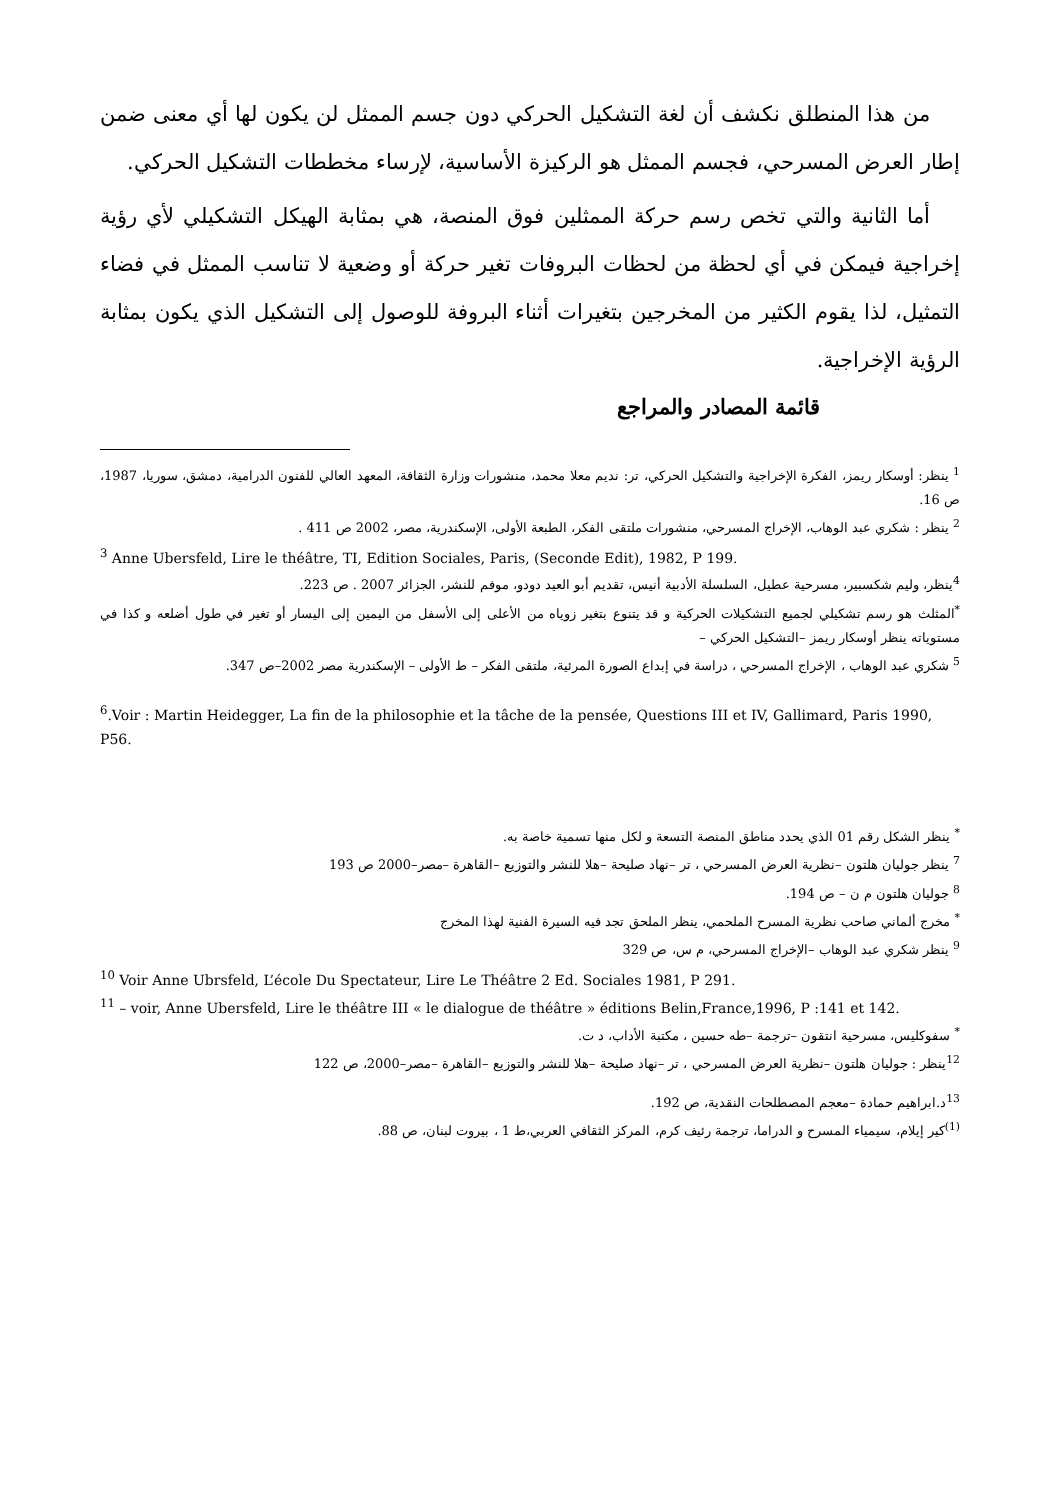من هذا المنطلق نكشف أن لغة التشكيل الحركي دون جسم الممثل لن يكون لها أي معنى ضمن إطار العرض المسرحي، فجسم الممثل هو الركيزة الأساسية، لإرساء مخططات التشكيل الحركي.
أما الثانية والتي تخص رسم حركة الممثلين فوق المنصة، هي بمثابة الهيكل التشكيلي لأي رؤية إخراجية فيمكن في أي لحظة من لحظات البروفات تغير حركة أو وضعية لا تناسب الممثل في فضاء التمثيل، لذا يقوم الكثير من المخرجين بتغيرات أثناء البروفة للوصول إلى التشكيل الذي يكون بمثابة الرؤية الإخراجية.
قائمة المصادر والمراجع
<sup>1</sup> ينظر: أوسكار ريمز، الفكرة الإخراجية والتشكيل الحركي، تر: نديم معلا محمد، منشورات وزارة الثقافة، المعهد العالي للفنون الدرامية، دمشق، سوريا، 1987، ص 16.
<sup>2</sup> ينظر : شكري عبد الوهاب، الإخراج المسرحي، منشورات ملتقى الفكر، الطبعة الأولى، الإسكندرية، مصر، 2002 ص 411 .
<sup>3</sup> Anne Ubersfeld, Lire le théâtre, TI, Edition Sociales, Paris, (Seconde Edit), 1982, P 199.
<sup>4</sup> ينظر، وليم شكسبير، مسرحية عطيل، السلسلة الأدبية أنيس، تقديم أبو العيد دودو، موفم للنشر، الجزائر 2007 . ص 223.
<sup>*</sup> المثلث هو رسم تشكيلي لجميع التشكيلات الحركية و قد يتنوع بتغير زوياه من الأعلى إلى الأسفل من اليمين إلى اليسار أو تغير في طول أضلعه و كذا في مستوياته ينظر أوسكار ريمز –التشكيل الحركي –
<sup>5</sup> شكري عبد الوهاب ، الإخراج المسرحي ، دراسة في إبداع الصورة المرئية، ملتقى الفكر – ط الأولى – الإسكندرية مصر 2002–ص 347.
<sup>6</sup>.Voir : Martin Heidegger, La fin de la philosophie et la tâche de la pensée, Questions III et IV, Gallimard, Paris 1990, P56.
<sup>*</sup> ينظر الشكل رقم 01 الذي يحدد مناطق المنصة التسعة و لكل منها تسمية خاصة به.
<sup>7</sup> ينظر جوليان هلتون –نظرية العرض المسرحي ، تر –نهاد صليحة –هلا للنشر والتوزيع –القاهرة –مصر–2000 ص 193
<sup>8</sup> جوليان هلتون م ن – ص 194.
<sup>*</sup> مخرج ألماني صاحب نظرية المسرح الملحمي، ينظر الملحق تجد فيه السيرة الفنية لهذا المخرج
<sup>9</sup> ينظر شكري عبد الوهاب –الإخراج المسرحي، م س، ص 329
<sup>10</sup> Voir Anne Ubrsfeld, L’école Du Spectateur, Lire Le Théâtre 2 Ed. Sociales 1981, P 291.
<sup>11</sup> – voir, Anne Ubersfeld, Lire le théâtre III « le dialogue de théâtre » éditions Belin,France,1996, P :141 et 142.
<sup>*</sup> سفوكليس، مسرحية انتقون –ترجمة –طه حسين ، مكتبة الأداب، د ت.
<sup>12</sup> ينظر : جوليان هلتون –نظرية العرض المسرحي ، تر –نهاد صليحة –هلا للنشر والتوزيع –القاهرة –مصر–2000، ص 122
<sup>13</sup> د.ابراهيم حمادة –معجم المصطلحات النقدية، ص 192.
<sup>(1)</sup> كير إيلام، سيمياء المسرح و الدراما، ترجمة رئيف كرم، المركز الثقافي العربي،ط 1 ، بيروت لبنان، ص 88.